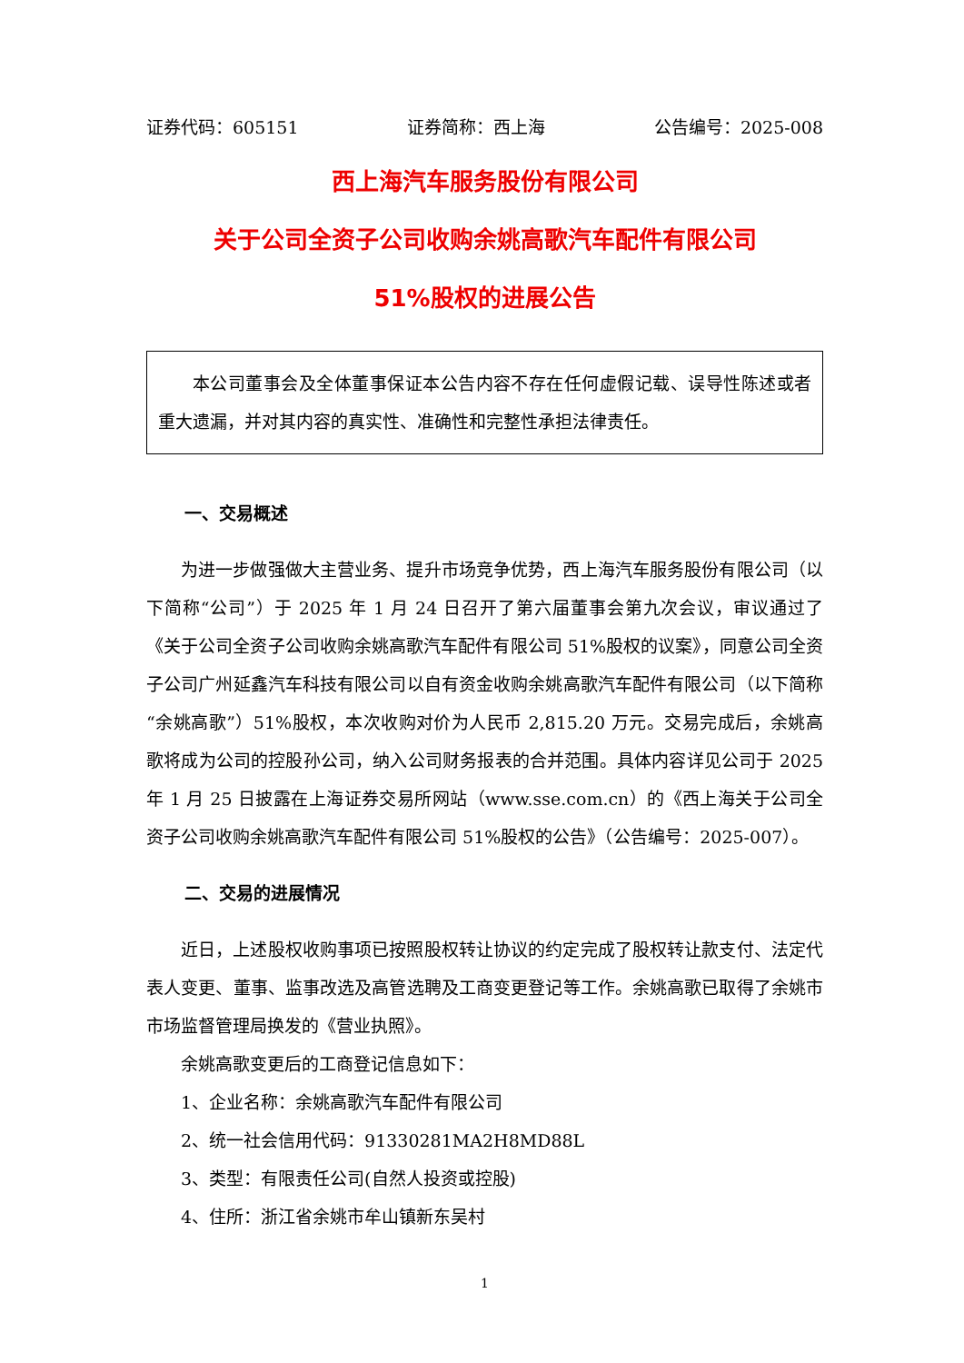证券代码：605151 证券简称：西上海 公告编号：2025-008
西上海汽车服务股份有限公司
关于公司全资子公司收购余姚高歌汽车配件有限公司
51%股权的进展公告
本公司董事会及全体董事保证本公告内容不存在任何虚假记载、误导性陈述或者重大遗漏，并对其内容的真实性、准确性和完整性承担法律责任。
一、交易概述
为进一步做强做大主营业务、提升市场竞争优势，西上海汽车服务股份有限公司（以下简称“公司”）于 2025 年 1 月 24 日召开了第六届董事会第九次会议，审议通过了《关于公司全资子公司收购余姚高歌汽车配件有限公司 51%股权的议案》，同意公司全资子公司广州延鑫汽车科技有限公司以自有资金收购余姚高歌汽车配件有限公司（以下简称“余姚高歌”）51%股权，本次收购对价为人民币 2,815.20 万元。交易完成后，余姚高歌将成为公司的控股孙公司，纳入公司财务报表的合并范围。具体内容详见公司于 2025 年 1 月 25 日披露在上海证券交易所网站（www.sse.com.cn）的《西上海关于公司全资子公司收购余姚高歌汽车配件有限公司 51%股权的公告》（公告编号：2025-007）。
二、交易的进展情况
近日，上述股权收购事项已按照股权转让协议的约定完成了股权转让款支付、法定代表人变更、董事、监事改选及高管选聘及工商变更登记等工作。余姚高歌已取得了余姚市市场监督管理局换发的《营业执照》。
余姚高歌变更后的工商登记信息如下：
1、企业名称：余姚高歌汽车配件有限公司
2、统一社会信用代码：91330281MA2H8MD88L
3、类型：有限责任公司(自然人投资或控股)
4、住所：浙江省余姚市牟山镇新东吴村
1